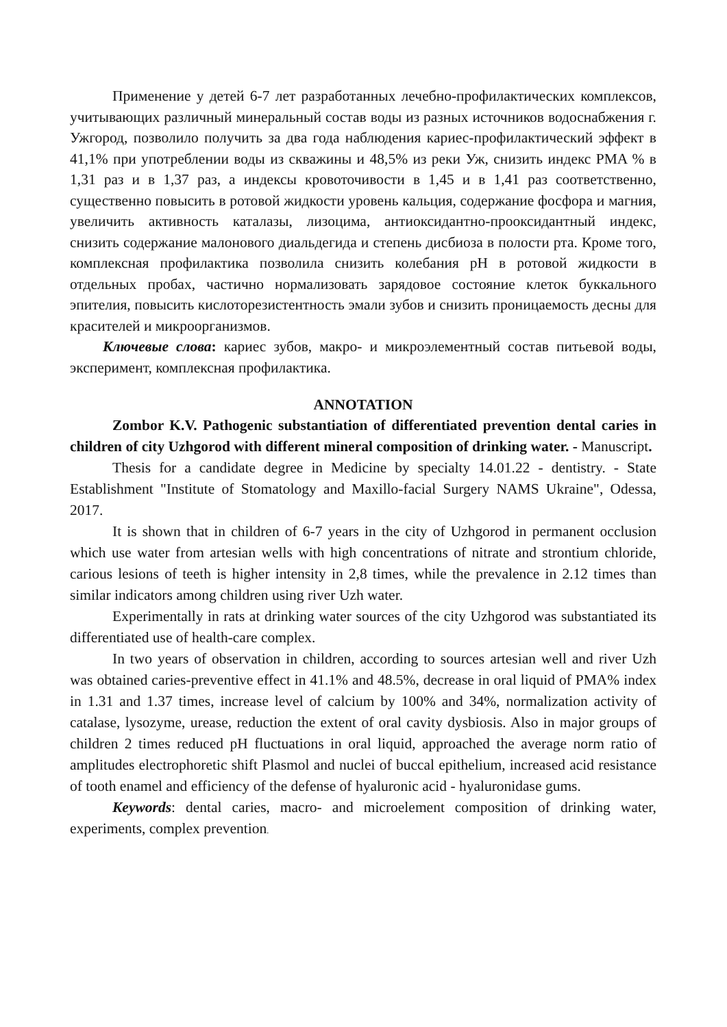Применение у детей 6-7 лет разработанных лечебно-профилактических комплексов, учитывающих различный минеральный состав воды из разных источников водоснабжения г. Ужгород, позволило получить за два года наблюдения кариес-профилактический эффект в 41,1% при употреблении воды из скважины и 48,5% из реки Уж, снизить индекс PMA % в 1,31 раз и в 1,37 раз, а индексы кровоточивости в 1,45 и в 1,41 раз соответственно, существенно повысить в ротовой жидкости уровень кальция, содержание фосфора и магния, увеличить активность каталазы, лизоцима, антиоксидантно-прооксидантный индекс, снизить содержание малонового диальдегида и степень дисбиоза в полости рта. Кроме того, комплексная профилактика позволила снизить колебания pH в ротовой жидкости в отдельных пробах, частично нормализовать зарядовое состояние клеток буккального эпителия, повысить кислоторезистентность эмали зубов и снизить проницаемость десны для красителей и микроорганизмов.
Ключевые слова: кариес зубов, макро- и микроэлементный состав питьевой воды, эксперимент, комплексная профилактика.
ANNOTATION
Zombor K.V. Pathogenic substantiation of differentiated prevention dental caries in children of city Uzhgorod with different mineral composition of drinking water. - Manuscript.
Thesis for a candidate degree in Medicine by specialty 14.01.22 - dentistry. - State Establishment "Institute of Stomatology and Maxillo-facial Surgery NAMS Ukraine", Odessa, 2017.
It is shown that in children of 6-7 years in the city of Uzhgorod in permanent occlusion which use water from artesian wells with high concentrations of nitrate and strontium chloride, carious lesions of teeth is higher intensity in 2,8 times, while the prevalence in 2.12 times than similar indicators among children using river Uzh water.
Experimentally in rats at drinking water sources of the city Uzhgorod was substantiated its differentiated use of health-care complex.
In two years of observation in children, according to sources artesian well and river Uzh was obtained caries-preventive effect in 41.1% and 48.5%, decrease in oral liquid of PMA% index in 1.31 and 1.37 times, increase level of calcium by 100% and 34%, normalization activity of catalase, lysozyme, urease, reduction the extent of oral cavity dysbiosis. Also in major groups of children 2 times reduced pH fluctuations in oral liquid, approached the average norm ratio of amplitudes electrophoretic shift Plasmol and nuclei of buccal epithelium, increased acid resistance of tooth enamel and efficiency of the defense of hyaluronic acid - hyaluronidase gums.
Keywords: dental caries, macro- and microelement composition of drinking water, experiments, complex prevention.